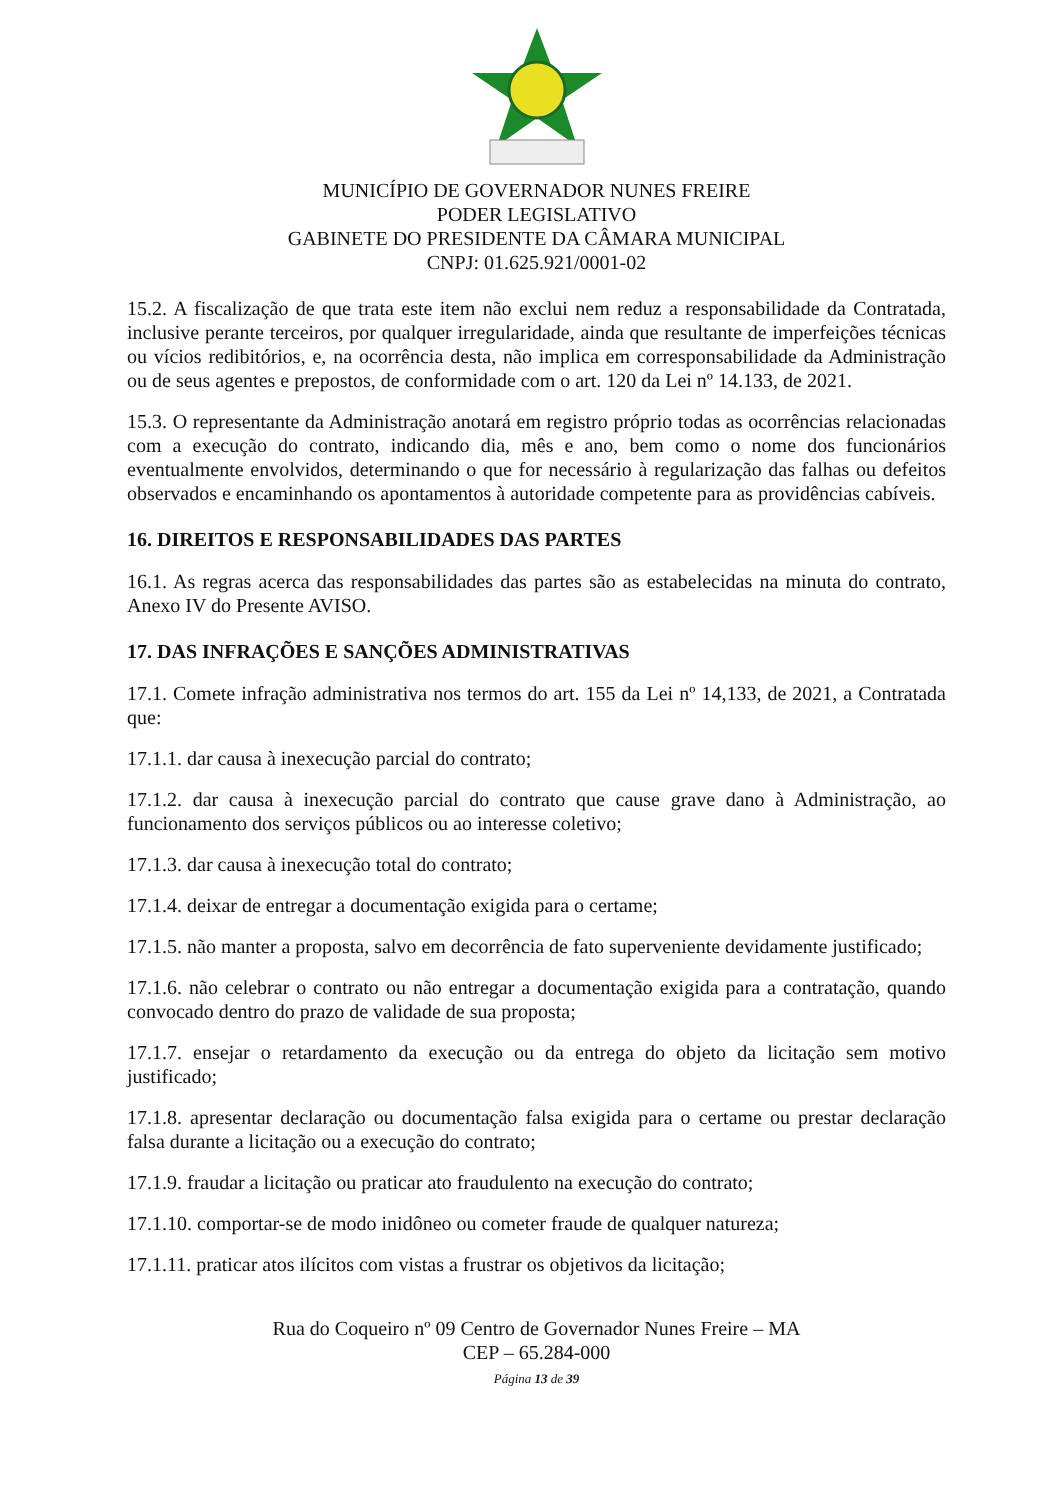MUNICÍPIO DE GOVERNADOR NUNES FREIRE
PODER LEGISLATIVO
GABINETE DO PRESIDENTE DA CÂMARA MUNICIPAL
CNPJ: 01.625.921/0001-02
15.2. A fiscalização de que trata este item não exclui nem reduz a responsabilidade da Contratada, inclusive perante terceiros, por qualquer irregularidade, ainda que resultante de imperfeições técnicas ou vícios redibitórios, e, na ocorrência desta, não implica em corresponsabilidade da Administração ou de seus agentes e prepostos, de conformidade com o art. 120 da Lei nº 14.133, de 2021.
15.3. O representante da Administração anotará em registro próprio todas as ocorrências relacionadas com a execução do contrato, indicando dia, mês e ano, bem como o nome dos funcionários eventualmente envolvidos, determinando o que for necessário à regularização das falhas ou defeitos observados e encaminhando os apontamentos à autoridade competente para as providências cabíveis.
16. DIREITOS E RESPONSABILIDADES DAS PARTES
16.1. As regras acerca das responsabilidades das partes são as estabelecidas na minuta do contrato, Anexo IV do Presente AVISO.
17. DAS INFRAÇÕES E SANÇÕES ADMINISTRATIVAS
17.1. Comete infração administrativa nos termos do art. 155 da Lei nº 14,133, de 2021, a Contratada que:
17.1.1. dar causa à inexecução parcial do contrato;
17.1.2. dar causa à inexecução parcial do contrato que cause grave dano à Administração, ao funcionamento dos serviços públicos ou ao interesse coletivo;
17.1.3. dar causa à inexecução total do contrato;
17.1.4. deixar de entregar a documentação exigida para o certame;
17.1.5. não manter a proposta, salvo em decorrência de fato superveniente devidamente justificado;
17.1.6. não celebrar o contrato ou não entregar a documentação exigida para a contratação, quando convocado dentro do prazo de validade de sua proposta;
17.1.7. ensejar o retardamento da execução ou da entrega do objeto da licitação sem motivo justificado;
17.1.8. apresentar declaração ou documentação falsa exigida para o certame ou prestar declaração falsa durante a licitação ou a execução do contrato;
17.1.9. fraudar a licitação ou praticar ato fraudulento na execução do contrato;
17.1.10. comportar-se de modo inidôneo ou cometer fraude de qualquer natureza;
17.1.11. praticar atos ilícitos com vistas a frustrar os objetivos da licitação;
Rua do Coqueiro nº 09 Centro de Governador Nunes Freire – MA
CEP – 65.284-000
Página 13 de 39